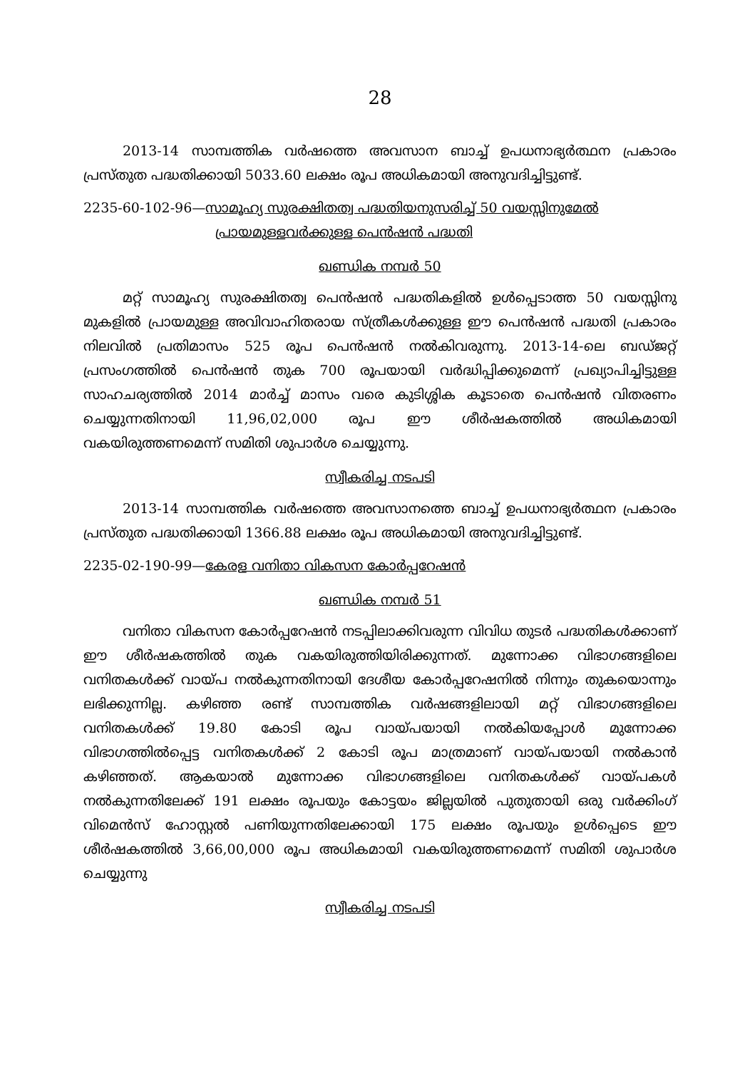28
2013-14 സാമ്പത്തിക വർഷത്തെ അവസാന ബാച്ച് ഉപധനാഭ്യർത്ഥന പ്രകാരം പ്രസ്തുത പദ്ധതിക്കായി 5033.60 ലക്ഷം രൂപ അധികമായി അനുവദിച്ചിട്ടുണ്ട്.
2235-60-102-96—സാമൂഹ്യ സുരക്ഷിതത്വ പദ്ധതിയനുസരിച്ച് 50 വയസ്സിനുമേൽ
പ്രായമുള്ളവർക്കുള്ള പെൻഷൻ പദ്ധതി
ഖണ്ഡിക നമ്പർ 50
മറ്റ് സാമൂഹ്യ സുരക്ഷിതത്വ പെൻഷൻ പദ്ധതികളിൽ ഉൾപ്പെടാത്ത 50 വയസ്സിനു മുകളിൽ പ്രായമുള്ള അവിവാഹിതരായ സ്ത്രീകൾക്കുള്ള ഈ പെൻഷൻ പദ്ധതി പ്രകാരം നിലവിൽ പ്രതിമാസം 525 രൂപ പെൻഷൻ നൽകിവരുന്നു. 2013-14-ലെ ബഡ്ജറ്റ് പ്രസംഗത്തിൽ പെൻഷൻ തുക 700 രൂപയായി വർദ്ധിപ്പിക്കുമെന്ന് പ്രഖ്യാപിച്ചിട്ടുള്ള സാഹചര്യത്തിൽ 2014 മാർച്ച് മാസം വരെ കുടിശ്ശിക കൂടാതെ പെൻഷൻ വിതരണം ചെയ്യുന്നതിനായി 11,96,02,000 രൂപ ഈ ശീർഷകത്തിൽ അധികമായി വകയിരുത്തണമെന്ന് സമിതി ശുപാർശ ചെയ്യുന്നു.
സ്വീകരിച്ച നടപടി
2013-14 സാമ്പത്തിക വർഷത്തെ അവസാനത്തെ ബാച്ച് ഉപധനാഭ്യർത്ഥന പ്രകാരം പ്രസ്തുത പദ്ധതിക്കായി 1366.88 ലക്ഷം രൂപ അധികമായി അനുവദിച്ചിട്ടുണ്ട്.
2235-02-190-99—കേരള വനിതാ വികസന കോർപ്പറേഷൻ
ഖണ്ഡിക നമ്പർ 51
വനിതാ വികസന കോർപ്പറേഷൻ നടപ്പിലാക്കിവരുന്ന വിവിധ തുടർ പദ്ധതികൾക്കാണ് ഈ ശീർഷകത്തിൽ തുക വകയിരുത്തിയിരിക്കുന്നത്. മുന്നോക്ക വിഭാഗങ്ങളിലെ വനിതകൾക്ക് വായ്പ നൽകുന്നതിനായി ദേശീയ കോർപ്പറേഷനിൽ നിന്നും തുകയൊന്നും ലഭിക്കുന്നില്ല. കഴിഞ്ഞ രണ്ട് സാമ്പത്തിക വർഷങ്ങളിലായി മറ്റ് വിഭാഗങ്ങളിലെ വനിതകൾക്ക് 19.80 കോടി രൂപ വായ്പയായി നൽകിയപ്പോൾ മുന്നോക്ക വിഭാഗത്തിൽപ്പെട്ട വനിതകൾക്ക് 2 കോടി രൂപ മാത്രമാണ് വായ്പയായി നൽകാൻ കഴിഞ്ഞത്. ആകയാൽ മുന്നോക്ക വിഭാഗങ്ങളിലെ വനിതകൾക്ക് വായ്പകൾ നൽകുന്നതിലേക്ക് 191 ലക്ഷം രൂപയും കോട്ടയം ജില്ലയിൽ പുതുതായി ഒരു വർക്കിംഗ് വിമെൻസ് ഹോസ്റ്റൽ പണിയുന്നതിലേക്കായി 175 ലക്ഷം രൂപയും ഉൾപ്പെടെ ഈ ശീർഷകത്തിൽ 3,66,00,000 രൂപ അധികമായി വകയിരുത്തണമെന്ന് സമിതി ശുപാർശ ചെയ്യുന്നു
സ്വീകരിച്ച നടപടി